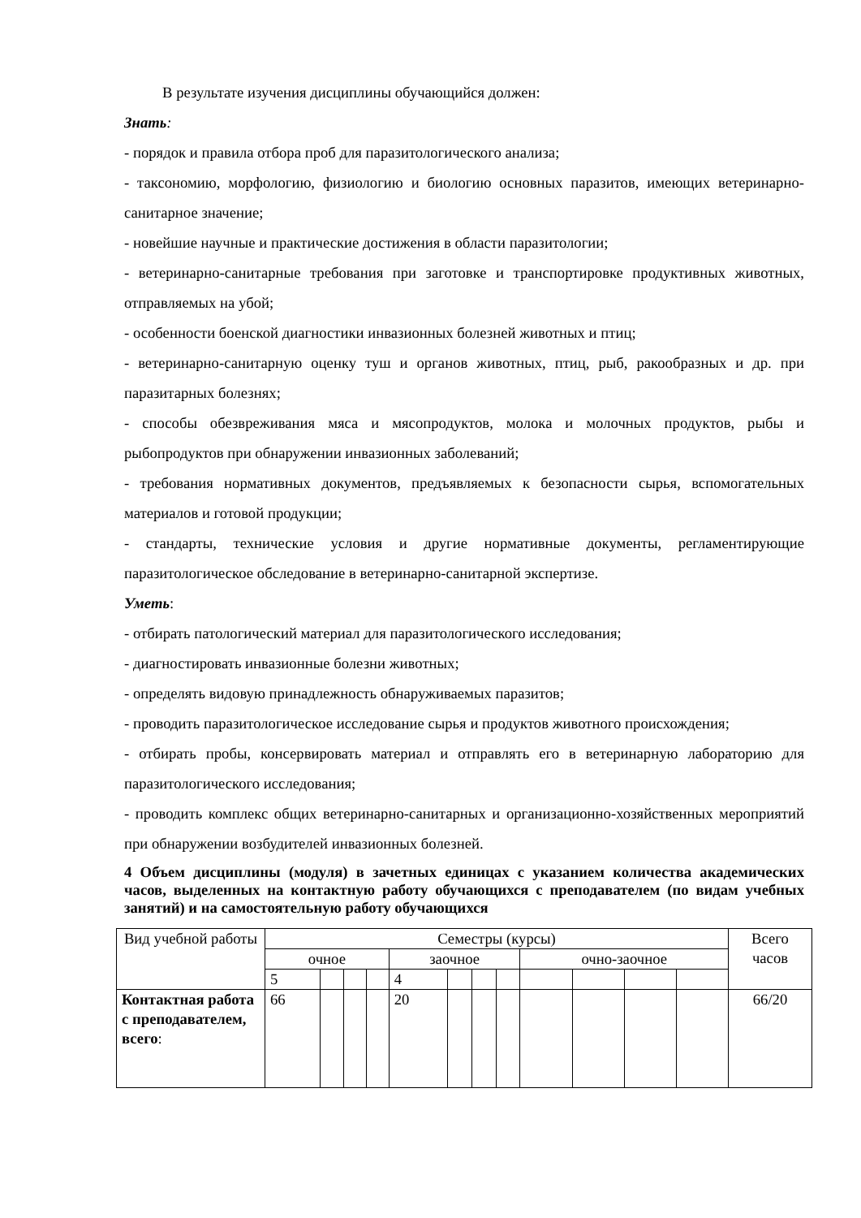В результате изучения дисциплины обучающийся должен:
Знать:
- порядок и правила отбора проб для паразитологического анализа;
- таксономию, морфологию, физиологию и биологию основных паразитов, имеющих ветеринарно-санитарное значение;
- новейшие научные и практические достижения в области паразитологии;
- ветеринарно-санитарные требования при заготовке и транспортировке продуктивных животных, отправляемых на убой;
- особенности боенской диагностики инвазионных болезней животных и птиц;
- ветеринарно-санитарную оценку туш и органов животных, птиц, рыб, ракообразных и др. при паразитарных болезнях;
- способы обезвреживания мяса и мясопродуктов, молока и молочных продуктов, рыбы и рыбопродуктов при обнаружении инвазионных заболеваний;
- требования нормативных документов, предъявляемых к безопасности сырья, вспомогательных материалов и готовой продукции;
- стандарты, технические условия и другие нормативные документы, регламентирующие паразитологическое обследование в ветеринарно-санитарной экспертизе.
Уметь:
- отбирать патологический материал для паразитологического исследования;
- диагностировать инвазионные болезни животных;
- определять видовую принадлежность обнаруживаемых паразитов;
- проводить паразитологическое исследование сырья и продуктов животного происхождения;
- отбирать пробы, консервировать материал и отправлять его в ветеринарную лабораторию для паразитологического исследования;
- проводить комплекс общих ветеринарно-санитарных и организационно-хозяйственных мероприятий при обнаружении возбудителей инвазионных болезней.
4 Объем дисциплины (модуля) в зачетных единицах с указанием количества академических часов, выделенных на контактную работу обучающихся с преподавателем (по видам учебных занятий) и на самостоятельную работу обучающихся
| Вид учебной работы | Семестры (курсы) | | | | | | | | | | | | Всего часов |
| | очное | | | | заочное | | | | очно-заочное | | | | |
| | 5 | | | | 4 | | | | | | | | |
| Контактная работа с преподавателем, всего : | 66 | | | | 20 | | | | | | | | 66/20 |